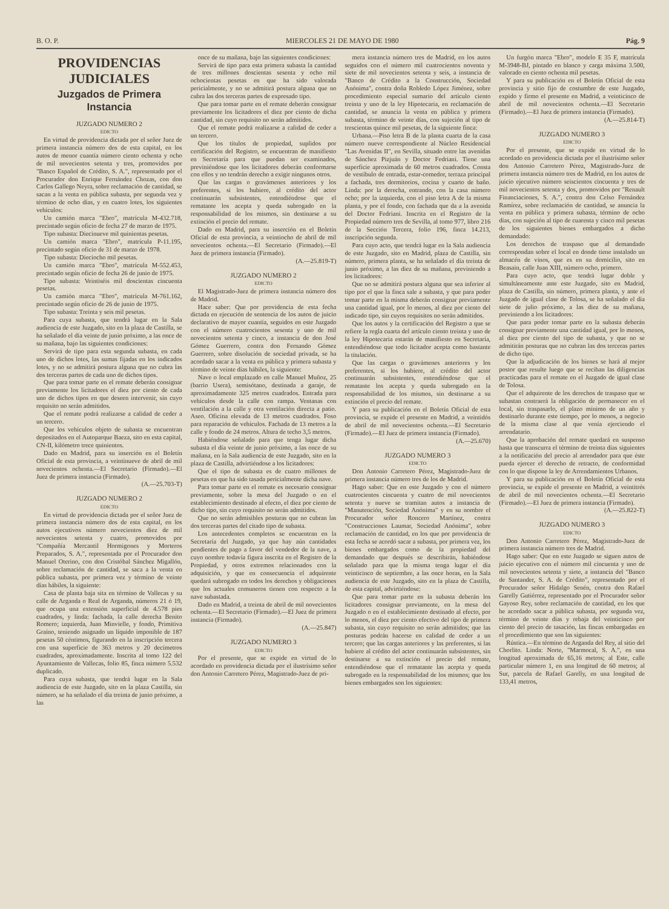B. O. P. MIERCOLES 21 DE MAYO DE 1980 Pág. 9
PROVIDENCIAS JUDICIALES
Juzgados de Primera Instancia
JUZGADO NUMERO 2
EDICTO
En virtud de providencia dictada por el señor Juez de primera instancia número dos de esta capital, en los autos de menor cuantía número ciento ochenta y ocho de mil novecientos setenta y tres, promovidos por "Banco Español de Crédito, S. A.", representado por el Procurador don Enrique Fernández Chozas, con don Carlos Gallego Neyra, sobre reclamación de cantidad, se sacan a la venta en pública subasta, por segunda vez y término de ocho días, y en cuatro lotes, los siguientes vehículos:
Un camión marca "Ebro", matrícula M-432.718, precintado según oficio de fecha 27 de marzo de 1975.
Tipo subasta: Diecinueve mil quinientas pesetas.
Un camión marca "Ebro", matrícula P-11.195, precintado según oficio de 31 de marzo de 1978.
Tipo subasta: Dieciocho mil pesetas.
Un camión marca "Ebro", matrícula M-552.453, precintado según oficio de fecha 26 de junio de 1975.
Tipo subasta: Veintiséis mil doscientas cincuenta pesetas.
Un camión marca "Ebro", matrícula M-761.162, precintado según oficio de 26 de junio de 1975.
Tipo subasta: Treinta y seis mil pesetas.
Para cuya subasta, que tendrá lugar en la Sala audiencia de este Juzgado, sito en la plaza de Castilla, se ha señalado el día veinte de junio próximo, a las once de su mañana, bajo las siguientes condiciones:
Servirá de tipo para esta segunda subasta, en cada uno de dichos lotes, las sumas fijadas en los indicados lotes, y no se admitirá postura alguna que no cubra las dos terceras partes de cada uno de dichos tipos.
Que para tomar parte en el remate deberán consignar previamente los licitadores el diez por ciento de cada uno de dichos tipos en que deseen intervenir, sin cuyo requisito no serán admitidos.
Que el remate podrá realizarse a calidad de ceder a un tercero.
Que los vehículos objeto de subasta se encuentran depositados en el Autoparque Baeza, sito en esta capital, CN-II, kilómetro trece quinientos.
Dado en Madrid, para su inserción en el Boletín Oficial de esta provincia, a veintinueve de abril de mil novecientos ochenta.—El Secretario (Firmado).—El Juez de primera instancia (Firmado).
(A.—25.703-T)
JUZGADO NUMERO 2
EDICTO
En virtud de providencia dictada por el señor Juez de primera instancia número dos de esta capital, en los autos ejecutivos número novecientos diez de mil novecientos setenta y cuatro, promovidos por "Compañía Mercantil Hormigones y Morteros Preparados, S. A.", representada por el Procurador don Manuel Oterino, con don Cristóbal Sánchez Migallón, sobre reclamación de cantidad, se saca a la venta en pública subasta, por primera vez y término de veinte días hábiles, la siguiente:
Casa de planta baja sita en término de Vallecas y su calle de Arganda o Real de Arganda, números 21 ó 19, que ocupa una extensión superficial de 4.578 pies cuadrados, y linda: fachada, la calle derecha Benito Romero; izquierda, Juan Minvielle, y fondo, Primitiva Graíno, teniendo asignado un líquido imponible de 187 pesetas 50 céntimos, figurando en la inscripción tercera con una superficie de 363 metros y 20 decímetros cuadrados, aproximadamente. Inscrita al tomo 122 del Ayuntamiento de Vallecas, folio 85, finca número 5.532 duplicado.
Para cuya subasta, que tendrá lugar en la Sala audiencia de este Juzgado, sito en la plaza Castilla, sin número, se ha señalado el día treinta de junio próximo, a las
once de su mañana, bajo las siguientes condiciones:
Servirá de tipo para esta primera subasta la cantidad de tres millones doscientas sesenta y ocho mil ochocientas pesetas en que ha sido valorada pericialmente, y no se admitirá postura alguna que no cubra las dos terceras partes de expresado tipo.
Que para tomar parte en el remate deberán consignar previamente los licitadores el diez por ciento de dicha cantidad, sin cuyo requisito no serán admitidos.
Que el remate podrá realizarse a calidad de ceder a un tercero.
Que los títulos de propiedad, suplidos por certificación del Registro, se encuentran de manifiesto en Secretaría para que puedan ser examinados, previniéndose que los licitadores deberán conformarse con ellos y no tendrán derecho a exigir ningunos otros.
Que las cargas o gravámenes anteriores y los preferentes, si los hubiere, al crédito del actor continuarán subsistentes, entendiéndose que el rematante los acepta y queda subrogado en la responsabilidad de los mismos, sin destinarse a su extinción el precio del remate.
Dado en Madrid, para su inserción en el Boletín Oficial de esta provincia, a veintiocho de abril de mil novecientos ochenta.—El Secretario (Firmado).—El Juez de primera instancia (Firmado).
(A.—25.819-T)
JUZGADO NUMERO 2
EDICTO
El Magistrado-Juez de primera instancia número dos de Madrid.
Hace saber: Que por providencia de esta fecha dictada en ejecución de sentencia de los autos de juicio declarativo de mayor cuantía, seguidos en este Juzgado con el número cuatrocientos sesenta y uno de mil novecientos setenta y cinco, a instancia de don José Gómez Guerrero, contra don Fernando Gómez Guerrero, sobre disolución de sociedad privada, se ha acordado sacar a la venta en pública y primera subasta y término de veinte días hábiles, la siguiente:
Nave o local emplazado en calle Manuel Muñoz, 25 (barrio Usera), semisótano, destinada a garaje, de aproximadamente 325 metros cuadrados. Entrada para vehículos desde la calle con rampa. Ventanas con ventilación a la calle y otra ventilación directa a patio. Aseo. Oficina elevada de 13 metros cuadrados. Foso para reparación de vehículos. Fachada de 13 metros a la calle y fondo de 24 metros. Altura de techo 3,5 metros.
Habiéndose señalado para que tenga lugar dicha subasta el día veinte de junio próximo, a las once de su mañana, en la Sala audiencia de este Juzgado, sito en la plaza de Castilla, advirtiéndose a los licitadores:
Que el tipo de subasta es de cuatro millones de pesetas en que ha sido tasada pericialmente dicha nave.
Para tomar parte en el remate es necesario consignar previamente, sobre la mesa del Juzgado o en el establecimiento destinado al efecto, el diez por ciento de dicho tipo, sin cuyo requisito no serán admitidos.
Que no serán admisibles posturas que no cubran las dos terceras partes del citado tipo de subasta.
Los antecedentes completos se encuentran en la Secretaría del Juzgado, ya que hay aún cantidades pendientes de pago a favor del vendedor de la nave, a cuyo nombre todavía figura inscrita en el Registro de la Propiedad, y otros extremos relacionados con la adquisición, y que en consecuencia el adquirente quedará subrogado en todos los derechos y obligaciones que los actuales comuneros tienen con respecto a la nave subastada.
Dado en Madrid, a treinta de abril de mil novecientos ochenta.—El Secretario (Firmado).—El Juez de primera instancia (Firmado).
(A.—25.847)
JUZGADO NUMERO 3
EDICTO
Por el presente, que se expide en virtud de lo acordado en providencia dictada por el ilustrísimo señor don Antonio Carretero Pérez, Magistrado-Juez de pri-
mera instancia número tres de Madrid, en los autos seguidos con el número mil cuatrocientos noventa y siete de mil novecientos setenta y seis, a instancia de "Banco de Crédito a la Construcción, Sociedad Anónima", contra doña Robledo López Jiménez, sobre procedimiento especial sumario del artículo ciento treinta y uno de la ley Hipotecaria, en reclamación de cantidad, se anuncia la venta en pública y primera subasta, término de veinte días, con sujeción al tipo de trescientas quince mil pesetas, de la siguiente finca:
Urbana.—Piso letra B de la planta cuarta de la casa número nueve correspondiente al Núcleo Residencial "Las Avenidas II", en Sevilla, situado entre las avenidas de Sánchez Pizjuán y Doctor Fedriani. Tiene una superficie aproximada de 60 metros cuadrados. Consta de vestíbulo de entrada, estar-comedor, terraza principal a fachada, tres dormitorios, cocina y cuarto de baño. Linda: por la derecha, entrando, con la casa número ocho; por la izquierda, con el piso letra A de la misma planta, y por el fondo, con fachada que da a la avenida del Doctor Fedriani. Inscrita en el Registro de la Propiedad número tres de Sevilla, al tomo 977, libro 216 de la Sección Tercera, folio 196, finca 14.213, inscripción segunda.
Para cuyo acto, que tendrá lugar en la Sala audiencia de este Juzgado, sito en Madrid, plaza de Castilla, sin número, primera planta, se ha señalado el día treinta de junio próximo, a las diez de su mañana, previniendo a los licitadores:
Que no se admitirá postura alguna que sea inferior al tipo por el que la finca sale a subasta, y que para poder tomar parte en la misma deberán consignar previamente una cantidad igual, por lo menos, al diez por ciento del indicado tipo, sin cuyos requisitos no serán admitidos.
Que los autos y la certificación del Registro a que se refiere la regla cuarta del artículo ciento treinta y uno de la ley Hipotecaria estarán de manifiesto en Secretaría, entendiéndose que todo licitador acepta como bastante la titulación.
Que las cargas o gravámenes anteriores y los preferentes, si los hubiere, al crédito del actor continuarán subsistentes, entendiéndose que el rematante los acepta y queda subrogado en la responsabilidad de los mismos, sin destinarse a su extinción el precio del remate.
Y para su publicación en el Boletín Oficial de esta provincia, se expide el presente en Madrid, a veintidós de abril de mil novecientos ochenta.—El Secretario (Firmado).—El Juez de primera instancia (Firmado).
(A.—25.670)
JUZGADO NUMERO 3
EDICTO
Don Antonio Carretero Pérez, Magistrado-Juez de primera instancia número tres de los de Madrid.
Hago saber: Que en este Juzgado y con el número cuatrocientos cincuenta y cuatro de mil novecientos setenta y nueve se tramitan autos a instancia de "Manutención, Sociedad Anónima" y en su nombre el Procurador señor Roncero Martínez, contra "Construcciones Laumar, Sociedad Anónima", sobre reclamación de cantidad, en los que por providencia de esta fecha se acordó sacar a subasta, por primera vez, los bienes embargados como de la propiedad del demandado que después se describirán, habiéndose señalado para que la misma tenga lugar el día veinticinco de septiembre, a las once horas, en la Sala audiencia de este Juzgado, sito en la plaza de Castilla, de esta capital, advirtiéndose:
Que para tomar parte en la subasta deberán los licitadores consignar previamente, en la mesa del Juzgado o en el establecimiento destinado al efecto, por lo menos, el diez por ciento efectivo del tipo de primera subasta, sin cuyo requisito no serán admitidos; que las posturas podrán hacerse en calidad de ceder a un tercero; que las cargas anteriores y las preferentes, si las hubiere al crédito del actor continuarán subsistentes, sin destinarse a su extinción el precio del remate, entendiéndose que el rematante las acepta y queda subrogado en la responsabilidad de los mismos; que los bienes embargados son los siguientes:
Un furgón marca "Ebro", modelo E 35 F, matrícula M-3948-BJ, pintado en blanco y carga máxima 3.500, valorado en ciento ochenta mil pesetas.
Y para su publicación en el Boletín Oficial de esta provincia y sitio fijo de costumbre de este Juzgado, expido y firmo el presente en Madrid, a veinticinco de abril de mil novecientos ochenta.—El Secretario (Firmado).—El Juez de primera instancia (Firmado).
(A.—25.814-T)
JUZGADO NUMERO 3
EDICTO
Por el presente, que se expide en virtud de lo acordado en providencia dictada por el ilustrísimo señor don Antonio Carretero Pérez, Magistrado-Juez de primera instancia número tres de Madrid, en los autos de juicio ejecutivo número seiscientos cincuenta y tres de mil novecientos setenta y dos, promovidos por "Renault Financiaciones, S. A.", contra don Celso Fernández Ramírez, sobre reclamación de cantidad, se anuncia la venta en pública y primera subasta, término de ocho días, con sujeción al tipo de cuarenta y cinco mil pesetas de los siguientes bienes embargados a dicho demandado:
Los derechos de traspaso que al demandado correspondan sobre el local en donde tiene instalado un almacén de vinos, que es en su domicilio, sito en Beasain, calle Juan XIII, número ocho, primero.
Para cuyo acto, que tendrá lugar doble y simultáneamente ante este Juzgado, sito en Madrid, plaza de Castilla, sin número, primera planta, y ante el Juzgado de igual clase de Tolosa, se ha señalado el día siete de julio próximo, a las diez de su mañana, previniendo a los licitadores:
Que para poder tomar parte en la subasta deberán consignar previamente una cantidad igual, por lo menos, al diez por ciento del tipo de subasta, y que no se admitirán posturas que no cubran las dos terceras partes de dicho tipo.
Que la adjudicación de los bienes se hará al mejor postor que resulte luego que se reciban las diligencias practicadas para el remate en el Juzgado de igual clase de Tolosa.
Que el adquirente de los derechos de traspaso que se subastan contraerá la obligación de permanecer en el local, sin traspasarlo, el plazo mínimo de un año y destinarlo durante este tiempo, por lo menos, a negocio de la misma clase al que venía ejerciendo el arrendatario.
Que la aprobación del remate quedará en suspenso hasta que transcurra el término de treinta días siguientes a la notificación del precio al arrendador para que éste pueda ejercer el derecho de retracto, de conformidad con lo que dispone la ley de Arrendamientos Urbanos.
Y para su publicación en el Boletín Oficial de esta provincia, se expide el presente en Madrid, a veintitrés de abril de mil novecientos ochenta.—El Secretario (Firmado).—El Juez de primera instancia (Firmado).
(A.—25.822-T)
JUZGADO NUMERO 3
EDICTO
Don Antonio Carretero Pérez, Magistrado-Juez de primera instancia número tres de Madrid.
Hago saber: Que en este Juzgado se siguen autos de juicio ejecutivo con el número mil cincuenta y uno de mil novecientos setenta y siete, a instancia del "Banco de Santander, S. A. de Crédito", representado por el Procurador señor Hidalgo Senén, contra don Rafael Garelly Gutiérrez, representado por el Procurador señor Gayoso Rey, sobre reclamación de cantidad, en los que he acordado sacar a pública subasta, por segunda vez, término de veinte días y rebaja del veinticinco por ciento del precio de tasación, las fincas embargadas en el procedimiento que son las siguientes:
Rústica.—En término de Arganda del Rey, al sitio del Chorlito. Linda: Norte, "Marmocal, S. A.", en una longitud aproximada de 65,16 metros; al Este, calle particular número 1, en una longitud de 60 metros; al Sur, parcela de Rafael Garelly, en una longitud de 133,41 metros,